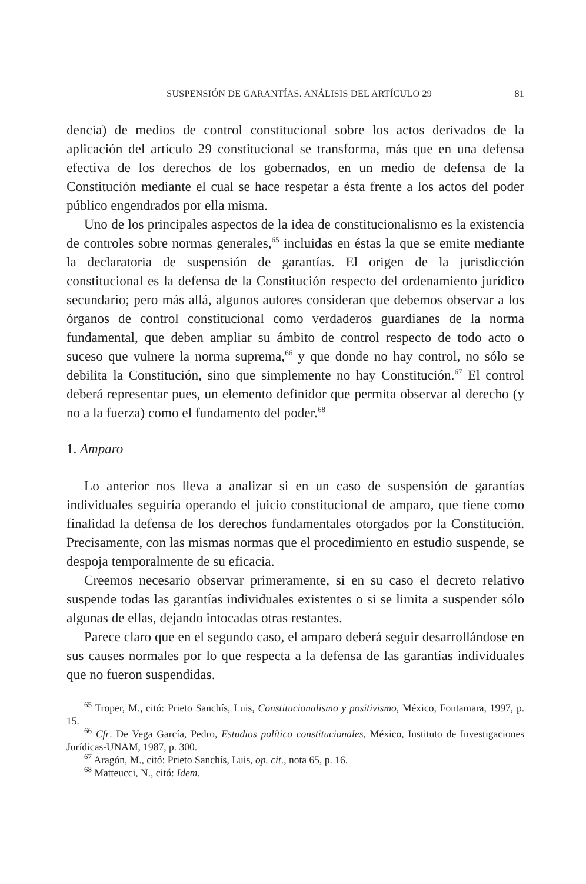SUSPENSIÓN DE GARANTÍAS. ANÁLISIS DEL ARTÍCULO 29 81
dencia) de medios de control constitucional sobre los actos derivados de la aplicación del artículo 29 constitucional se transforma, más que en una defensa efectiva de los derechos de los gobernados, en un medio de defensa de la Constitución mediante el cual se hace respetar a ésta frente a los actos del poder público engendrados por ella misma.
Uno de los principales aspectos de la idea de constitucionalismo es la existencia de controles sobre normas generales,<sup>65</sup> incluidas en éstas la que se emite mediante la declaratoria de suspensión de garantías. El origen de la jurisdicción constitucional es la defensa de la Constitución respecto del ordenamiento jurídico secundario; pero más allá, algunos autores consideran que debemos observar a los órganos de control constitucional como verdaderos guardianes de la norma fundamental, que deben ampliar su ámbito de control respecto de todo acto o suceso que vulnere la norma suprema,<sup>66</sup> y que donde no hay control, no sólo se debilita la Constitución, sino que simplemente no hay Constitución.<sup>67</sup> El control deberá representar pues, un elemento definidor que permita observar al derecho (y no a la fuerza) como el fundamento del poder.<sup>68</sup>
1. Amparo
Lo anterior nos lleva a analizar si en un caso de suspensión de garantías individuales seguiría operando el juicio constitucional de amparo, que tiene como finalidad la defensa de los derechos fundamentales otorgados por la Constitución. Precisamente, con las mismas normas que el procedimiento en estudio suspende, se despoja temporalmente de su eficacia.
Creemos necesario observar primeramente, si en su caso el decreto relativo suspende todas las garantías individuales existentes o si se limita a suspender sólo algunas de ellas, dejando intocadas otras restantes.
Parece claro que en el segundo caso, el amparo deberá seguir desarrollándose en sus causes normales por lo que respecta a la defensa de las garantías individuales que no fueron suspendidas.
<sup>65</sup> Troper, M., citó: Prieto Sanchís, Luis, Constitucionalismo y positivismo, México, Fontamara, 1997, p. 15.
<sup>66</sup> Cfr. De Vega García, Pedro, Estudios político constitucionales, México, Instituto de Investigaciones Jurídicas-UNAM, 1987, p. 300.
<sup>67</sup> Aragón, M., citó: Prieto Sanchís, Luis, op. cit., nota 65, p. 16.
<sup>68</sup> Matteucci, N., citó: Idem.